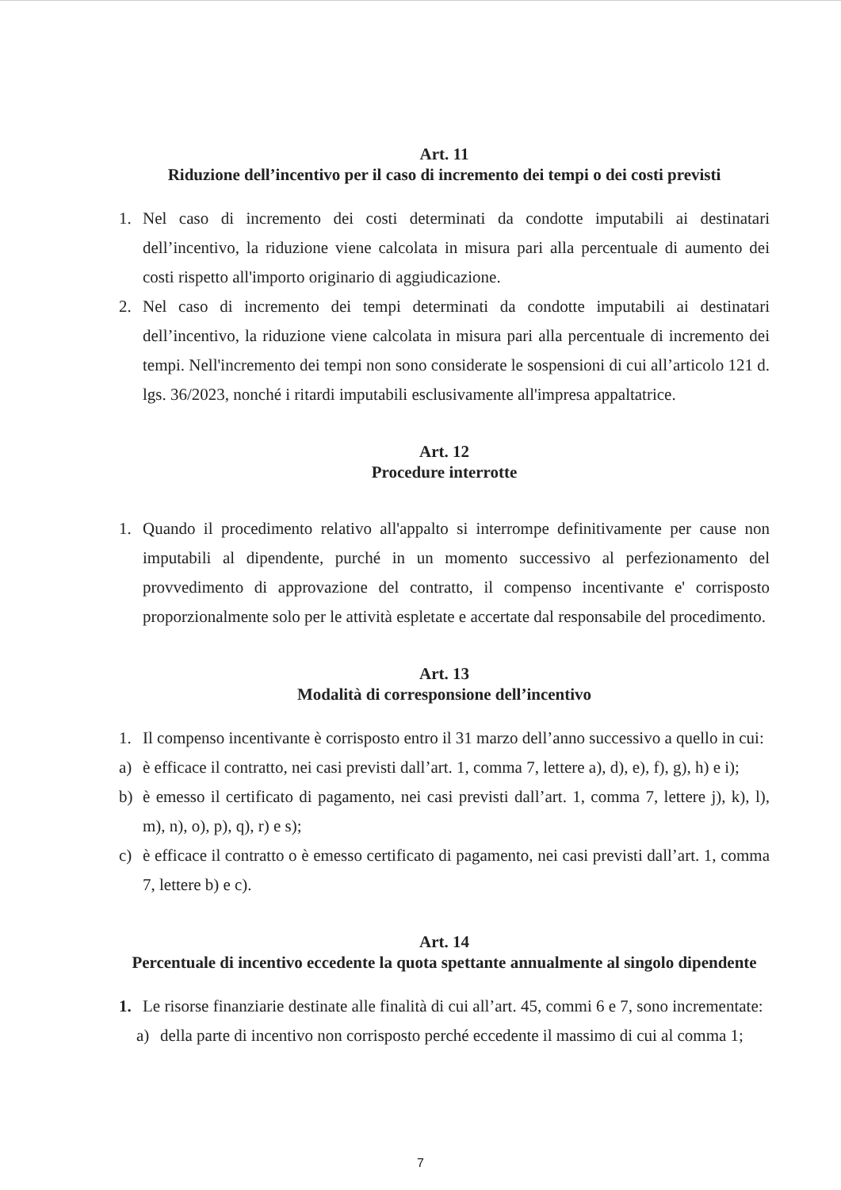Art. 11
Riduzione dell’incentivo per il caso di incremento dei tempi o dei costi previsti
1. Nel caso di incremento dei costi determinati da condotte imputabili ai destinatari dell’incentivo, la riduzione viene calcolata in misura pari alla percentuale di aumento dei costi rispetto all'importo originario di aggiudicazione.
2. Nel caso di incremento dei tempi determinati da condotte imputabili ai destinatari dell’incentivo, la riduzione viene calcolata in misura pari alla percentuale di incremento dei tempi. Nell'incremento dei tempi non sono considerate le sospensioni di cui all’articolo 121 d. lgs. 36/2023, nonché i ritardi imputabili esclusivamente all'impresa appaltatrice.
Art. 12
Procedure interrotte
1. Quando il procedimento relativo all'appalto si interrompe definitivamente per cause non imputabili al dipendente, purché in un momento successivo al perfezionamento del provvedimento di approvazione del contratto, il compenso incentivante e' corrisposto proporzionalmente solo per le attività espletate e accertate dal responsabile del procedimento.
Art. 13
Modalità di corresponsione dell’incentivo
1. Il compenso incentivante è corrisposto entro il 31 marzo dell’anno successivo a quello in cui:
a) è efficace il contratto, nei casi previsti dall’art. 1, comma 7, lettere a), d), e), f), g), h) e i);
b) è emesso il certificato di pagamento, nei casi previsti dall’art. 1, comma 7, lettere j), k), l), m), n), o), p), q), r) e s);
c) è efficace il contratto o è emesso certificato di pagamento, nei casi previsti dall’art. 1, comma 7, lettere b) e c).
Art. 14
Percentuale di incentivo eccedente la quota spettante annualmente al singolo dipendente
1. Le risorse finanziarie destinate alle finalità di cui all’art. 45, commi 6 e 7, sono incrementate:
a) della parte di incentivo non corrisposto perché eccedente il massimo di cui al comma 1;
7